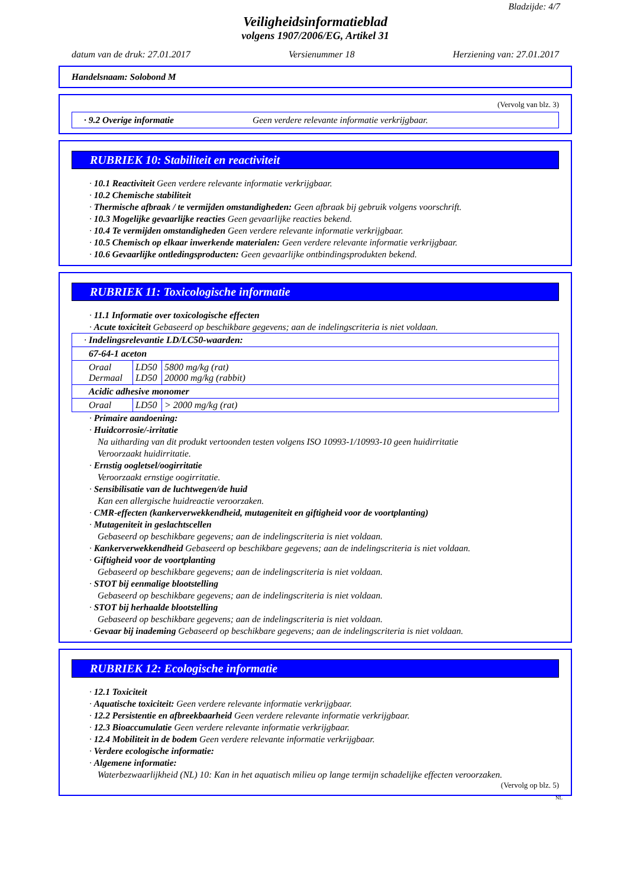Bladzijde: 4/7
Veiligheidsinformatieblad
volgens 1907/2006/EG, Artikel 31
datum van de druk: 27.01.2017 Versienummer 18 Herziening van: 27.01.2017
Handelsnaam: Solobond M
(Vervolg van blz. 3)
· 9.2 Overige informatie Geen verdere relevante informatie verkrijgbaar.
RUBRIEK 10: Stabiliteit en reactiviteit
· 10.1 Reactiviteit Geen verdere relevante informatie verkrijgbaar.
· 10.2 Chemische stabiliteit
· Thermische afbraak / te vermijden omstandigheden: Geen afbraak bij gebruik volgens voorschrift.
· 10.3 Mogelijke gevaarlijke reacties Geen gevaarlijke reacties bekend.
· 10.4 Te vermijden omstandigheden Geen verdere relevante informatie verkrijgbaar.
· 10.5 Chemisch op elkaar inwerkende materialen: Geen verdere relevante informatie verkrijgbaar.
· 10.6 Gevaarlijke ontledingsproducten: Geen gevaarlijke ontbindingsprodukten bekend.
RUBRIEK 11: Toxicologische informatie
· 11.1 Informatie over toxicologische effecten
· Acute toxiciteit Gebaseerd op beschikbare gegevens; aan de indelingscriteria is niet voldaan.
| · Indelingsrelevantie LD/LC50-waarden: | | |
| 67-64-1 aceton | | |
| Oraal Dermaal | LD50 LD50 | 5800 mg/kg (rat) 20000 mg/kg (rabbit) |
| Acidic adhesive monomer | | |
| Oraal | LD50 | > 2000 mg/kg (rat) |
· Primaire aandoening:
· Huidcorrosie/-irritatie
Na uitharding van dit produkt vertoonden testen volgens ISO 10993-1/10993-10 geen huidirritatie
Veroorzaakt huidirritatie.
· Ernstig oogletsel/oogirritatie
Veroorzaakt ernstige oogirritatie.
· Sensibilisatie van de luchtwegen/de huid
Kan een allergische huidreactie veroorzaken.
· CMR-effecten (kankerverwekkendheid, mutageniteit en giftigheid voor de voortplanting)
· Mutageniteit in geslachtscellen
Gebaseerd op beschikbare gegevens; aan de indelingscriteria is niet voldaan.
· Kankerverwekkendheid Gebaseerd op beschikbare gegevens; aan de indelingscriteria is niet voldaan.
· Giftigheid voor de voortplanting
Gebaseerd op beschikbare gegevens; aan de indelingscriteria is niet voldaan.
· STOT bij eenmalige blootstelling
Gebaseerd op beschikbare gegevens; aan de indelingscriteria is niet voldaan.
· STOT bij herhaalde blootstelling
Gebaseerd op beschikbare gegevens; aan de indelingscriteria is niet voldaan.
· Gevaar bij inademing Gebaseerd op beschikbare gegevens; aan de indelingscriteria is niet voldaan.
RUBRIEK 12: Ecologische informatie
· 12.1 Toxiciteit
· Aquatische toxiciteit: Geen verdere relevante informatie verkrijgbaar.
· 12.2 Persistentie en afbreekbaarheid Geen verdere relevante informatie verkrijgbaar.
· 12.3 Bioaccumulatie Geen verdere relevante informatie verkrijgbaar.
· 12.4 Mobiliteit in de bodem Geen verdere relevante informatie verkrijgbaar.
· Verdere ecologische informatie:
· Algemene informatie:
Waterbezwaarlijkheid (NL) 10: Kan in het aquatisch milieu op lange termijn schadelijke effecten veroorzaken.
(Vervolg op blz. 5)
NL